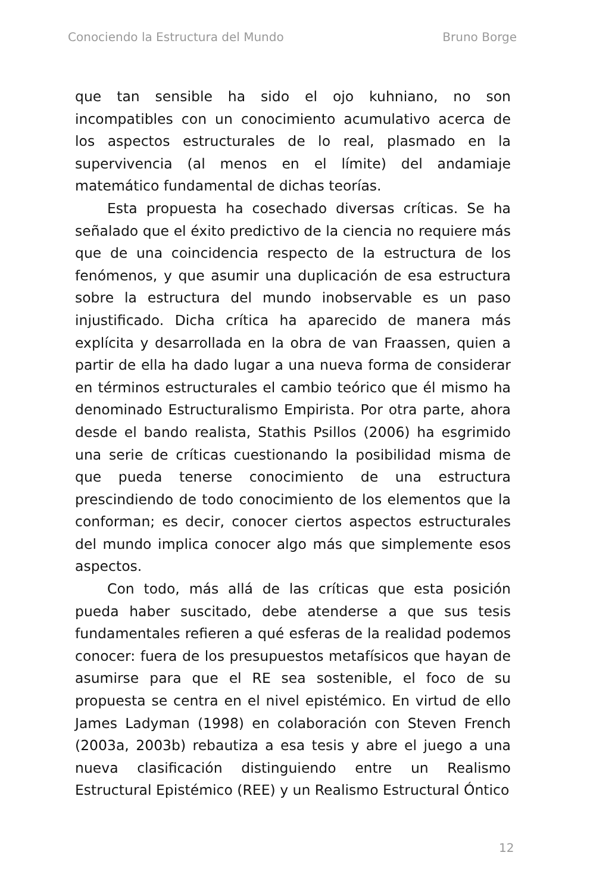Conociendo la Estructura del Mundo Bruno Borge
que tan sensible ha sido el ojo kuhniano, no son incompatibles con un conocimiento acumulativo acerca de los aspectos estructurales de lo real, plasmado en la supervivencia (al menos en el límite) del andamiaje matemático fundamental de dichas teorías.
Esta propuesta ha cosechado diversas críticas. Se ha señalado que el éxito predictivo de la ciencia no requiere más que de una coincidencia respecto de la estructura de los fenómenos, y que asumir una duplicación de esa estructura sobre la estructura del mundo inobservable es un paso injustificado. Dicha crítica ha aparecido de manera más explícita y desarrollada en la obra de van Fraassen, quien a partir de ella ha dado lugar a una nueva forma de considerar en términos estructurales el cambio teórico que él mismo ha denominado Estructuralismo Empirista. Por otra parte, ahora desde el bando realista, Stathis Psillos (2006) ha esgrimido una serie de críticas cuestionando la posibilidad misma de que pueda tenerse conocimiento de una estructura prescindiendo de todo conocimiento de los elementos que la conforman; es decir, conocer ciertos aspectos estructurales del mundo implica conocer algo más que simplemente esos aspectos.
Con todo, más allá de las críticas que esta posición pueda haber suscitado, debe atenderse a que sus tesis fundamentales refieren a qué esferas de la realidad podemos conocer: fuera de los presupuestos metafísicos que hayan de asumirse para que el RE sea sostenible, el foco de su propuesta se centra en el nivel epistémico. En virtud de ello James Ladyman (1998) en colaboración con Steven French (2003a, 2003b) rebautiza a esa tesis y abre el juego a una nueva clasificación distinguiendo entre un Realismo Estructural Epistémico (REE) y un Realismo Estructural Óntico
12